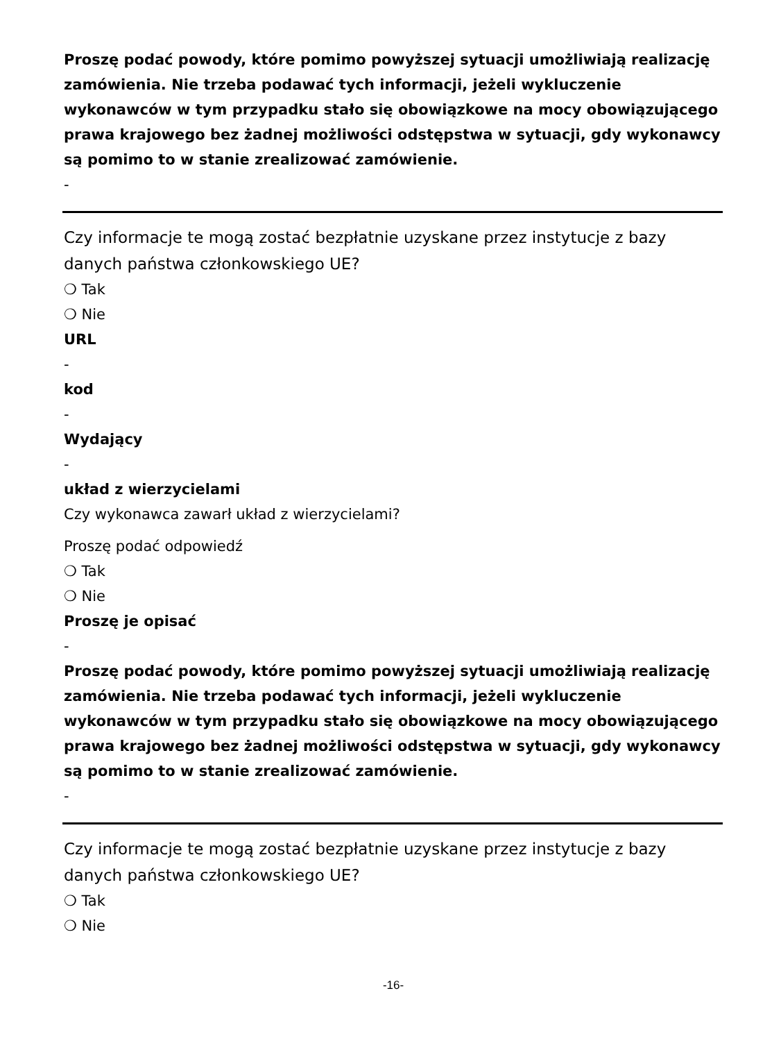Proszę podać powody, które pomimo powyższej sytuacji umożliwiają realizację zamówienia. Nie trzeba podawać tych informacji, jeżeli wykluczenie wykonawców w tym przypadku stało się obowiązkowe na mocy obowiązującego prawa krajowego bez żadnej możliwości odstępstwa w sytuacji, gdy wykonawcy są pomimo to w stanie zrealizować zamówienie.
-
Czy informacje te mogą zostać bezpłatnie uzyskane przez instytucje z bazy danych państwa członkowskiego UE?
❍ Tak
❍ Nie
URL
-
kod
-
Wydający
-
układ z wierzycielami
Czy wykonawca zawarł układ z wierzycielami?
Proszę podać odpowiedź
❍ Tak
❍ Nie
Proszę je opisać
-
Proszę podać powody, które pomimo powyższej sytuacji umożliwiają realizację zamówienia. Nie trzeba podawać tych informacji, jeżeli wykluczenie wykonawców w tym przypadku stało się obowiązkowe na mocy obowiązującego prawa krajowego bez żadnej możliwości odstępstwa w sytuacji, gdy wykonawcy są pomimo to w stanie zrealizować zamówienie.
-
Czy informacje te mogą zostać bezpłatnie uzyskane przez instytucje z bazy danych państwa członkowskiego UE?
❍ Tak
❍ Nie
-16-